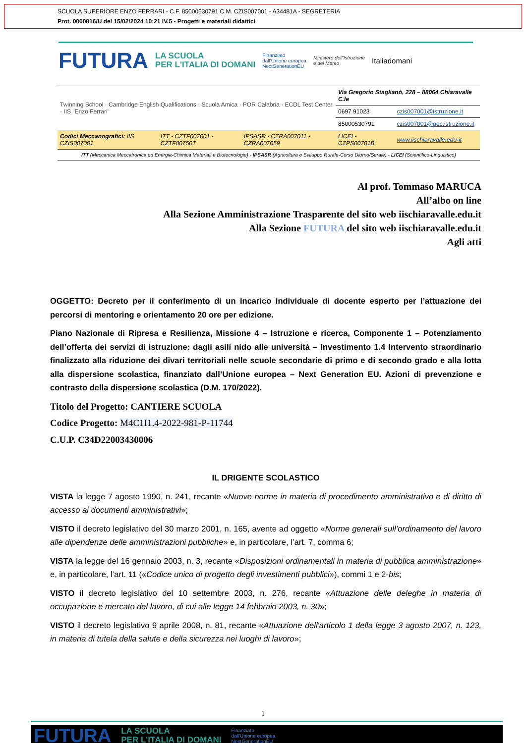SCUOLA SUPERIORE ENZO FERRARI - C.F. 85000530791 C.M. CZIS007001 - A34481A - SEGRETERIA
Prot. 0000816/U del 15/02/2024 10:21 IV.5 - Progetti e materiali didattici
FUTURA LA SCUOLA
PER L'ITALIA DI DOMANI Finanziato
dall'Unione europea
NextGenerationEU Ministero dell'Istruzione
e del Merito Italiadomani
| Twinning School · Cambridge English Qualifications · Scuola Amica · POR Calabria · ECDL Test Center · IIS "Enzo Ferrari" | | | Via Gregorio Staglianò, 228 – 88064 Chiaravalle C.le | |
| | | | 0697 91023 | czis007001@istruzione.it |
| | | | 85000530791 | czis007001@pec.istruzione.it |
| Codici Meccanografici: IIS CZIS007001 | ITT - CZTF007001 - CZTF00750T | IPSASR - CZRA007011 - CZRA007059 | LICEI - CZPS00701B | www.iischiaravalle.edu-it |
| ITT (Meccanica Meccatronica ed Energia-Chimica Materiali e Biotecnologie) - IPSASR (Agricoltura e Sviluppo Rurale-Corso Diurno/Serale) - LICEI (Scientifico-Linguistico) | | | | |
Al prof. Tommaso MARUCA
All’albo on line
Alla Sezione Amministrazione Trasparente del sito web iischiaravalle.edu.it
Alla Sezione FUTURA del sito web iischiaravalle.edu.it
Agli atti
OGGETTO: Decreto per il conferimento di un incarico individuale di docente esperto per l’attuazione dei percorsi di mentoring e orientamento 20 ore per edizione.
Piano Nazionale di Ripresa e Resilienza, Missione 4 – Istruzione e ricerca, Componente 1 – Potenziamento dell’offerta dei servizi di istruzione: dagli asili nido alle università – Investimento 1.4 Intervento straordinario finalizzato alla riduzione dei divari territoriali nelle scuole secondarie di primo e di secondo grado e alla lotta alla dispersione scolastica, finanziato dall’Unione europea – Next Generation EU. Azioni di prevenzione e contrasto della dispersione scolastica (D.M. 170/2022).
Titolo del Progetto: CANTIERE SCUOLA
Codice Progetto: M4C1I1.4-2022-981-P-11744
C.U.P. C34D22003430006
IL DRIGENTE SCOLASTICO
VISTA la legge 7 agosto 1990, n. 241, recante «Nuove norme in materia di procedimento amministrativo e di diritto di accesso ai documenti amministrativi»;
VISTO il decreto legislativo del 30 marzo 2001, n. 165, avente ad oggetto «Norme generali sull’ordinamento del lavoro alle dipendenze delle amministrazioni pubbliche» e, in particolare, l’art. 7, comma 6;
VISTA la legge del 16 gennaio 2003, n. 3, recante «Disposizioni ordinamentali in materia di pubblica amministrazione» e, in particolare, l’art. 11 («Codice unico di progetto degli investimenti pubblici»), commi 1 e 2-bis;
VISTO il decreto legislativo del 10 settembre 2003, n. 276, recante «Attuazione delle deleghe in materia di occupazione e mercato del lavoro, di cui alle legge 14 febbraio 2003, n. 30»;
VISTO il decreto legislativo 9 aprile 2008, n. 81, recante «Attuazione dell'articolo 1 della legge 3 agosto 2007, n. 123, in materia di tutela della salute e della sicurezza nei luoghi di lavoro»;
1
FUTURA LA SCUOLA
PER L'ITALIA DI DOMANI Finanziato
dall'Unione europea
NextGenerationEU